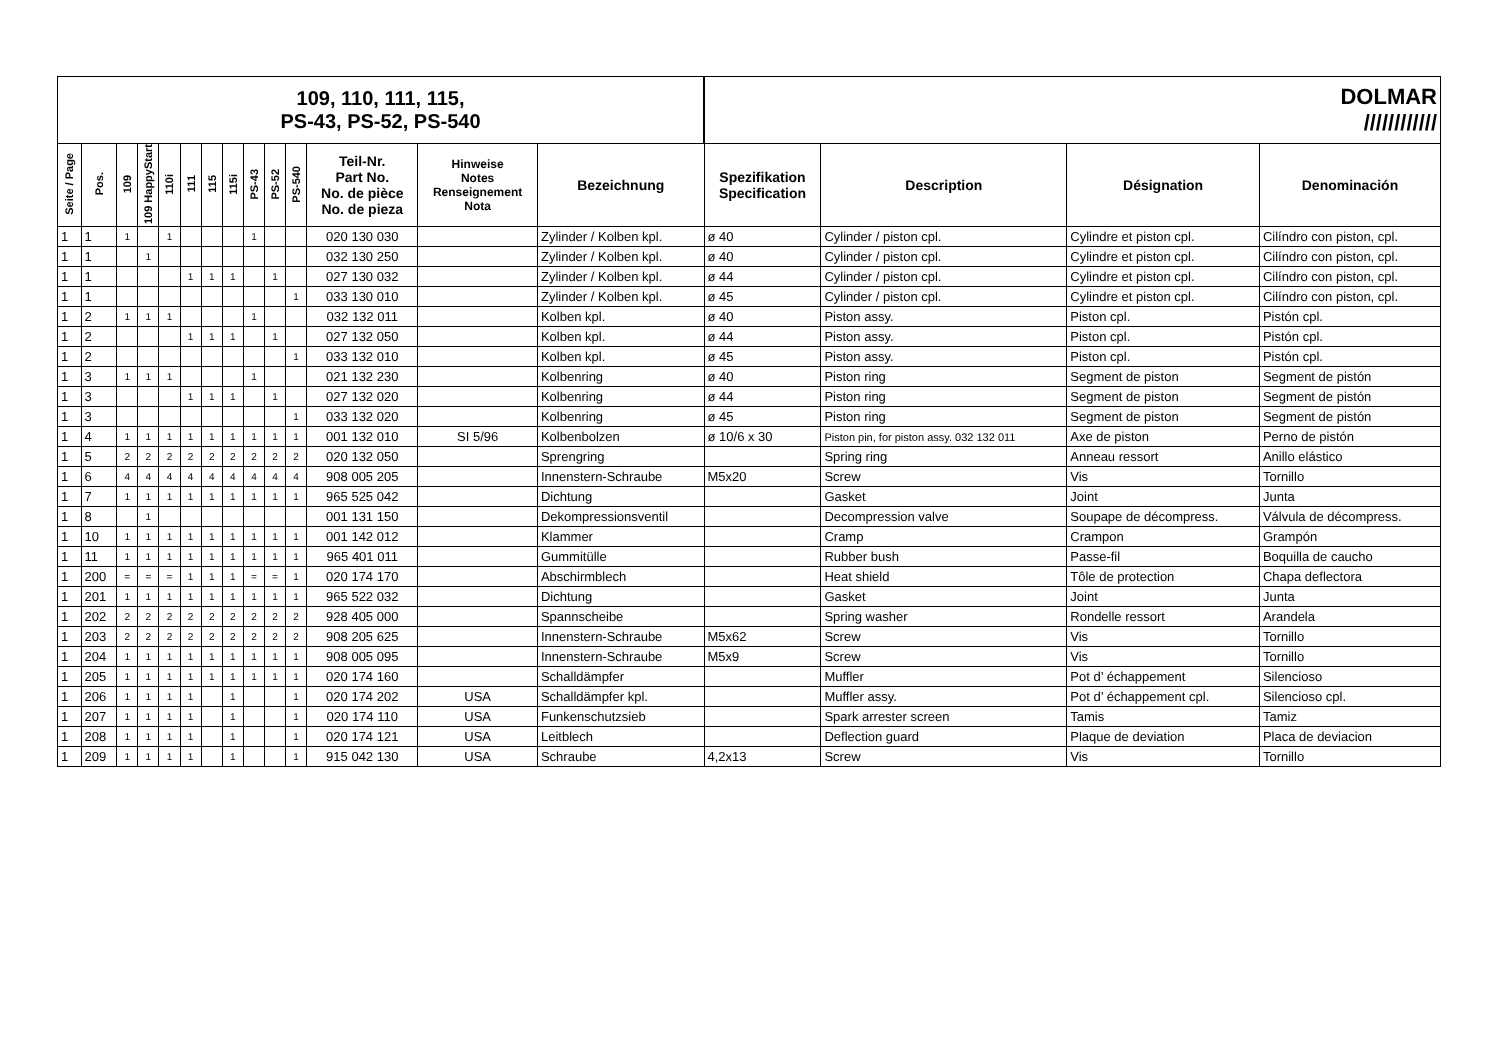| 109, 110, 111, 115, PS-43, PS-52, PS-540 | | | | | | | | | | | | | | DOLMAR //////////// | | | |
| Seite / Page | Pos. | 109 | 109 HappyStart | 110i | 111 | 115 | 115i | PS-43 | PS-52 | PS-540 | Teil-Nr. Part No. No. de pièce No. de pieza | Hinweise Notes Renseignement Nota | Bezeichnung | Spezifikation Specification | Description | Désignation | Denominación |
| 1 | 1 | 1 | | 1 | | | | 1 | | | 020 130 030 | | Zylinder / Kolben kpl. | ø 40 | Cylinder / piston cpl. | Cylindre et piston cpl. | Cilíndro con piston, cpl. |
| 1 | 1 | | 1 | | | | | | | | 032 130 250 | | Zylinder / Kolben kpl. | ø 40 | Cylinder / piston cpl. | Cylindre et piston cpl. | Cilíndro con piston, cpl. |
| 1 | 1 | | | | 1 | 1 | 1 | | 1 | | 027 130 032 | | Zylinder / Kolben kpl. | ø 44 | Cylinder / piston cpl. | Cylindre et piston cpl. | Cilíndro con piston, cpl. |
| 1 | 1 | | | | | | | | | 1 | 033 130 010 | | Zylinder / Kolben kpl. | ø 45 | Cylinder / piston cpl. | Cylindre et piston cpl. | Cilíndro con piston, cpl. |
| 1 | 2 | 1 | 1 | 1 | | | | 1 | | | 032 132 011 | | Kolben kpl. | ø 40 | Piston assy. | Piston cpl. | Pistón cpl. |
| 1 | 2 | | | | 1 | 1 | 1 | | 1 | | 027 132 050 | | Kolben kpl. | ø 44 | Piston assy. | Piston cpl. | Pistón cpl. |
| 1 | 2 | | | | | | | | | 1 | 033 132 010 | | Kolben kpl. | ø 45 | Piston assy. | Piston cpl. | Pistón cpl. |
| 1 | 3 | 1 | 1 | 1 | | | | 1 | | | 021 132 230 | | Kolbenring | ø 40 | Piston ring | Segment de piston | Segment de pistón |
| 1 | 3 | | | | 1 | 1 | 1 | | 1 | | 027 132 020 | | Kolbenring | ø 44 | Piston ring | Segment de piston | Segment de pistón |
| 1 | 3 | | | | | | | | | 1 | 033 132 020 | | Kolbenring | ø 45 | Piston ring | Segment de piston | Segment de pistón |
| 1 | 4 | 1 | 1 | 1 | 1 | 1 | 1 | 1 | 1 | 1 | 001 132 010 | SI 5/96 | Kolbenbolzen | ø 10/6 x 30 | Piston pin, for piston assy. 032 132 011 | Axe de piston | Perno de pistón |
| 1 | 5 | 2 | 2 | 2 | 2 | 2 | 2 | 2 | 2 | 2 | 020 132 050 | | Sprengring | | Spring ring | Anneau ressort | Anillo elástico |
| 1 | 6 | 4 | 4 | 4 | 4 | 4 | 4 | 4 | 4 | 4 | 908 005 205 | | Innenstern-Schraube | M5x20 | Screw | Vis | Tornillo |
| 1 | 7 | 1 | 1 | 1 | 1 | 1 | 1 | 1 | 1 | 1 | 965 525 042 | | Dichtung | | Gasket | Joint | Junta |
| 1 | 8 | | 1 | | | | | | | | 001 131 150 | | Dekompressionsventil | | Decompression valve | Soupape de décompress. | Válvula de décompress. |
| 1 | 10 | 1 | 1 | 1 | 1 | 1 | 1 | 1 | 1 | 1 | 001 142 012 | | Klammer | | Cramp | Crampon | Grampón |
| 1 | 11 | 1 | 1 | 1 | 1 | 1 | 1 | 1 | 1 | 1 | 965 401 011 | | Gummitülle | | Rubber bush | Passe-fil | Boquilla de caucho |
| 1 | 200 | = | = | = | 1 | 1 | 1 | = | = | 1 | 020 174 170 | | Abschirmblech | | Heat shield | Tôle de protection | Chapa deflectora |
| 1 | 201 | 1 | 1 | 1 | 1 | 1 | 1 | 1 | 1 | 1 | 965 522 032 | | Dichtung | | Gasket | Joint | Junta |
| 1 | 202 | 2 | 2 | 2 | 2 | 2 | 2 | 2 | 2 | 2 | 928 405 000 | | Spannscheibe | | Spring washer | Rondelle ressort | Arandela |
| 1 | 203 | 2 | 2 | 2 | 2 | 2 | 2 | 2 | 2 | 2 | 908 205 625 | | Innenstern-Schraube | M5x62 | Screw | Vis | Tornillo |
| 1 | 204 | 1 | 1 | 1 | 1 | 1 | 1 | 1 | 1 | 1 | 908 005 095 | | Innenstern-Schraube | M5x9 | Screw | Vis | Tornillo |
| 1 | 205 | 1 | 1 | 1 | 1 | 1 | 1 | 1 | 1 | 1 | 020 174 160 | | Schalldämpfer | | Muffler | Pot d’ échappement | Silencioso |
| 1 | 206 | 1 | 1 | 1 | 1 | | 1 | | | 1 | 020 174 202 | USA | Schalldämpfer kpl. | | Muffler assy. | Pot d’ échappement cpl. | Silencioso cpl. |
| 1 | 207 | 1 | 1 | 1 | 1 | | 1 | | | 1 | 020 174 110 | USA | Funkenschutzsieb | | Spark arrester screen | Tamis | Tamiz |
| 1 | 208 | 1 | 1 | 1 | 1 | | 1 | | | 1 | 020 174 121 | USA | Leitblech | | Deflection guard | Plaque de deviation | Placa de deviacion |
| 1 | 209 | 1 | 1 | 1 | 1 | | 1 | | | 1 | 915 042 130 | USA | Schraube | 4,2x13 | Screw | Vis | Tornillo |